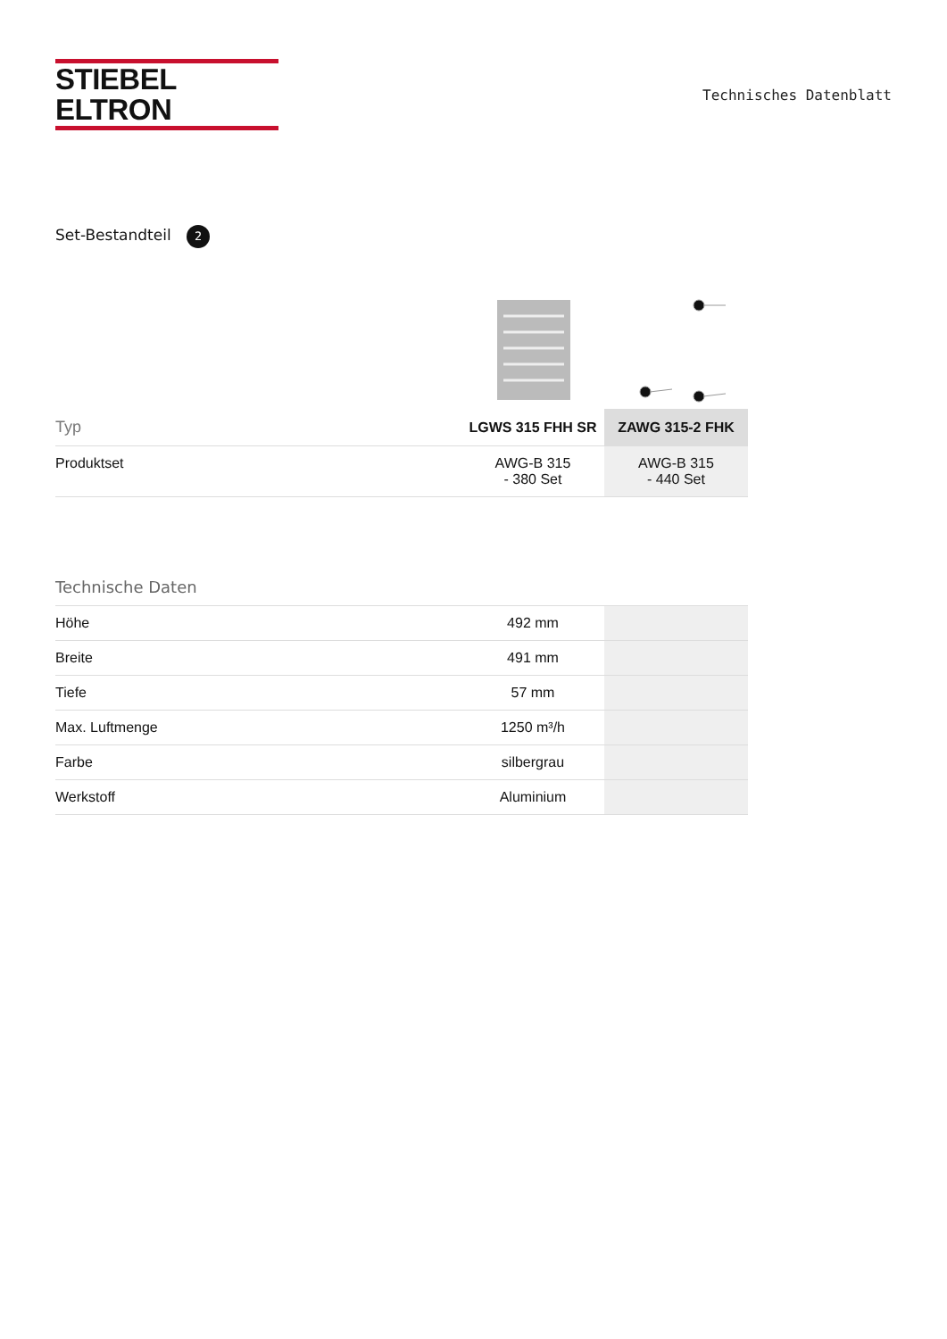STIEBEL ELTRON
Technisches Datenblatt
Set-Bestandteil 2
| Typ | LGWS 315 FHH SR | ZAWG 315-2 FHK |
| --- | --- | --- |
| Produktset | AWG-B 315 - 380 Set | AWG-B 315 - 440 Set |
| Technische Daten | | |
| --- | --- | --- |
| Höhe | 492 mm | |
| Breite | 491 mm | |
| Tiefe | 57 mm | |
| Max. Luftmenge | 1250 m³/h | |
| Farbe | silbergrau | |
| Werkstoff | Aluminium | |